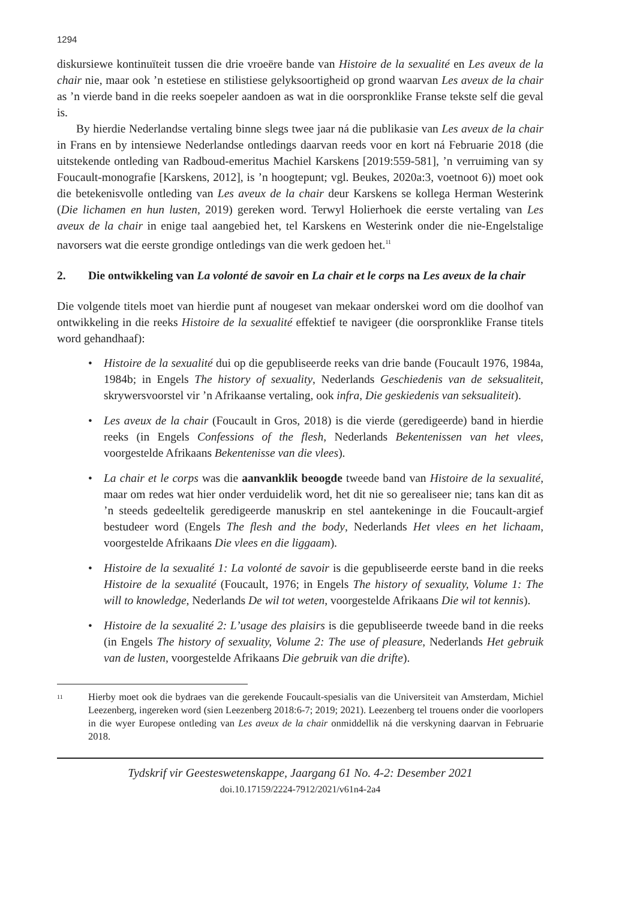1294
diskursiewe kontinuïteit tussen die drie vroeëre bande van Histoire de la sexualité en Les aveux de la chair nie, maar ook ’n estetiese en stilistiese gelyksoortigheid op grond waarvan Les aveux de la chair as ’n vierde band in die reeks soepeler aandoen as wat in die oorspronklike Franse tekste self die geval is.
By hierdie Nederlandse vertaling binne slegs twee jaar ná die publikasie van Les aveux de la chair in Frans en by intensiewe Nederlandse ontledings daarvan reeds voor en kort ná Februarie 2018 (die uitstekende ontleding van Radboud-emeritus Machiel Karskens [2019:559-581], ’n verruiming van sy Foucault-monografie [Karskens, 2012], is ’n hoogtepunt; vgl. Beukes, 2020a:3, voetnoot 6)) moet ook die betekenisvolle ontleding van Les aveux de la chair deur Karskens se kollega Herman Westerink (Die lichamen en hun lusten, 2019) gereken word. Terwyl Holierhoek die eerste vertaling van Les aveux de la chair in enige taal aangebied het, tel Karskens en Westerink onder die nie-Engelstalige navorsers wat die eerste grondige ontledings van die werk gedoen het.<sup>11</sup>
2. Die ontwikkeling van La volonté de savoir en La chair et le corps na Les aveux de la chair
Die volgende titels moet van hierdie punt af nougeset van mekaar onderskei word om die doolhof van ontwikkeling in die reeks Histoire de la sexualité effektief te navigeer (die oorspronklike Franse titels word gehandhaaf):
• Histoire de la sexualité dui op die gepubliseerde reeks van drie bande (Foucault 1976, 1984a, 1984b; in Engels The history of sexuality, Nederlands Geschiedenis van de seksualiteit, skrywersvoorstel vir ’n Afrikaanse vertaling, ook infra, Die geskiedenis van seksualiteit).
• Les aveux de la chair (Foucault in Gros, 2018) is die vierde (geredigeerde) band in hierdie reeks (in Engels Confessions of the flesh, Nederlands Bekentenissen van het vlees, voorgestelde Afrikaans Bekentenisse van die vlees).
• La chair et le corps was die aanvanklik beoogde tweede band van Histoire de la sexualité, maar om redes wat hier onder verduidelik word, het dit nie so gerealiseer nie; tans kan dit as ’n steeds gedeeltelik geredigeerde manuskrip en stel aantekeninge in die Foucault-argief bestudeer word (Engels The flesh and the body, Nederlands Het vlees en het lichaam, voorgestelde Afrikaans Die vlees en die liggaam).
• Histoire de la sexualité 1: La volonté de savoir is die gepubliseerde eerste band in die reeks Histoire de la sexualité (Foucault, 1976; in Engels The history of sexuality, Volume 1: The will to knowledge, Nederlands De wil tot weten, voorgestelde Afrikaans Die wil tot kennis).
• Histoire de la sexualité 2: L’usage des plaisirs is die gepubliseerde tweede band in die reeks (in Engels The history of sexuality, Volume 2: The use of pleasure, Nederlands Het gebruik van de lusten, voorgestelde Afrikaans Die gebruik van die drifte).
<sup>11</sup>
Hierby moet ook die bydraes van die gerekende Foucault-spesialis van die Universiteit van Amsterdam, Michiel Leezenberg, ingereken word (sien Leezenberg 2018:6-7; 2019; 2021). Leezenberg tel trouens onder die voorlopers in die wyer Europese ontleding van Les aveux de la chair onmiddellik ná die verskyning daarvan in Februarie 2018.
Tydskrif vir Geesteswetenskappe, Jaargang 61 No. 4-2: Desember 2021
doi.10.17159/2224-7912/2021/v61n4-2a4